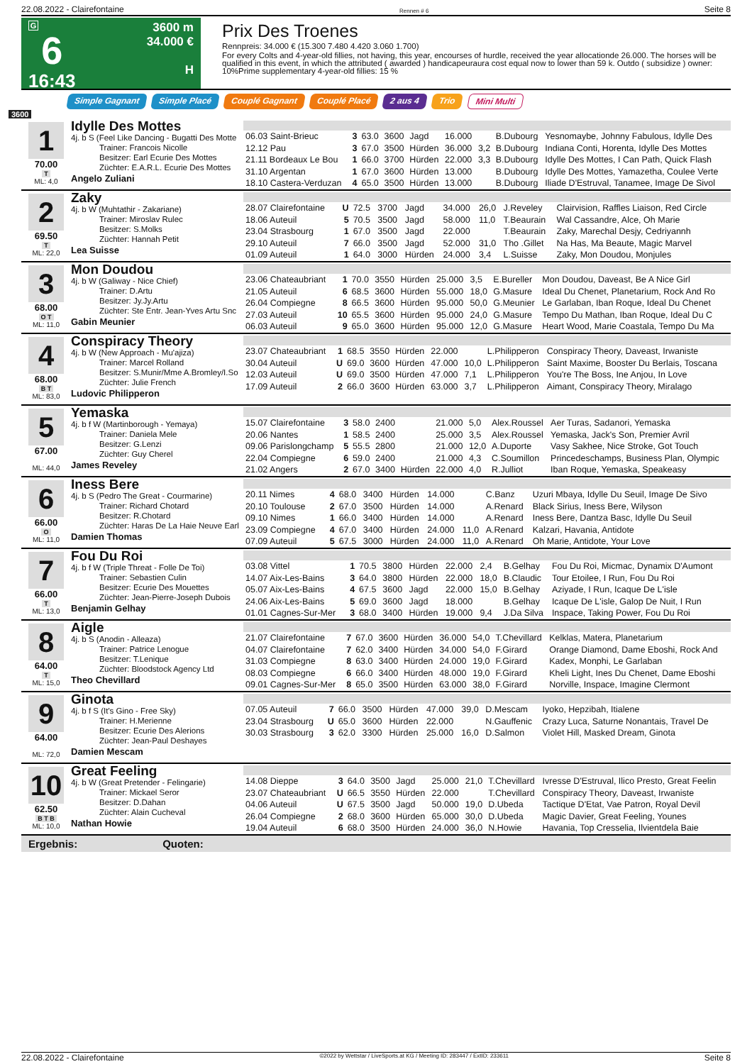22.08.2022 - Clairefontaine Rennen # 6 Seite 8
G
6
16:43
3600 m
34.000 €
H
Prix Des Troenes
Rennpreis: 34.000 € (15.300 7.480 4.420 3.060 1.700)
For every Colts and 4-year-old fillies, not having, this year, encourses of hurdle, received the year allocationde 26.000. The horses will be qualified in this event, in which the attributed ( awarded ) handicapeuraura cost equal now to lower than 59 k. Outdo ( subsidize ) owner: 10%Prime supplementary 4-year-old fillies: 15 %
Simple Gagnant Simple Placé Couplé Gagnant Couplé Placé 2 aus 4 Trio Mini Multi
3600
1
70.00
T
ML: 4,0
Idylle Des Mottes
4j. b S (Feel Like Dancing - Bugatti Des Motte
Trainer: Francois Nicolle
Besitzer: Earl Ecurie Des Mottes
Züchter: E.A.R.L. Ecurie Des Mottes
Angelo Zuliani
| 06.03 Saint-Brieuc | 3 | 63.0 | 3600 | Jagd | 16.000 | | B.Dubourg | Yesnomaybe, Johnny Fabulous, Idylle Des |
| 12.12 Pau | 3 | 67.0 | 3500 | Hürden | 36.000 | 3,2 | B.Dubourg | Indiana Conti, Horenta, Idylle Des Mottes |
| 21.11 Bordeaux Le Bou | 1 | 66.0 | 3700 | Hürden | 22.000 | 3,3 | B.Dubourg | Idylle Des Mottes, I Can Path, Quick Flash |
| 31.10 Argentan | 1 | 67.0 | 3600 | Hürden | 13.000 | | B.Dubourg | Idylle Des Mottes, Yamazetha, Coulee Verte |
| 18.10 Castera-Verduzan | 4 | 65.0 | 3500 | Hürden | 13.000 | | B.Dubourg | Iliade D'Estruval, Tanamee, Image De Sivol |
2
69.50
T
ML: 22,0
Zaky
4j. b W (Muhtathir - Zakariane)
Trainer: Miroslav Rulec
Besitzer: S.Molks
Züchter: Hannah Petit
Lea Suisse
| 28.07 Clairefontaine | U | 72.5 | 3700 | Jagd | 34.000 | 26,0 | J.Reveley | Clairvision, Raffles Liaison, Red Circle |
| 18.06 Auteuil | 5 | 70.5 | 3500 | Jagd | 58.000 | 11,0 | T.Beaurain | Wal Cassandre, Alce, Oh Marie |
| 23.04 Strasbourg | 1 | 67.0 | 3500 | Jagd | 22.000 | | T.Beaurain | Zaky, Marechal Desjy, Cedriyannh |
| 29.10 Auteuil | 7 | 66.0 | 3500 | Jagd | 52.000 | 31,0 | Tho .Gillet | Na Has, Ma Beaute, Magic Marvel |
| 01.09 Auteuil | 1 | 64.0 | 3000 | Hürden | 24.000 | 3,4 | L.Suisse | Zaky, Mon Doudou, Monjules |
3
68.00
O T
ML: 11,0
Mon Doudou
4j. b W (Galiway - Nice Chief)
Trainer: D.Artu
Besitzer: Jy.Jy.Artu
Züchter: Ste Entr. Jean-Yves Artu Snc
Gabin Meunier
| 23.06 Chateaubriant | 1 | 70.0 | 3550 | Hürden | 25.000 | 3,5 | E.Bureller | Mon Doudou, Daveast, Be A Nice Girl |
| 21.05 Auteuil | 6 | 68.5 | 3600 | Hürden | 55.000 | 18,0 | G.Masure | Ideal Du Chenet, Planetarium, Rock And Ro |
| 26.04 Compiegne | 8 | 66.5 | 3600 | Hürden | 95.000 | 50,0 | G.Meunier | Le Garlaban, Iban Roque, Ideal Du Chenet |
| 27.03 Auteuil | 10 | 65.5 | 3600 | Hürden | 95.000 | 24,0 | G.Masure | Tempo Du Mathan, Iban Roque, Ideal Du C |
| 06.03 Auteuil | 9 | 65.0 | 3600 | Hürden | 95.000 | 12,0 | G.Masure | Heart Wood, Marie Coastala, Tempo Du Ma |
4
68.00
B T
ML: 83,0
Conspiracy Theory
4j. b W (New Approach - Mu'ajiza)
Trainer: Marcel Rolland
Besitzer: S.Munir/Mme A.Bromley/I.So
Züchter: Julie French
Ludovic Philipperon
| 23.07 Chateaubriant | 1 | 68.5 | 3550 | Hürden | 22.000 | | L.Philipperon | Conspiracy Theory, Daveast, Irwaniste |
| 30.04 Auteuil | U | 69.0 | 3600 | Hürden | 47.000 | 10,0 | L.Philipperon | Saint Maxime, Booster Du Berlais, Toscana |
| 12.03 Auteuil | U | 69.0 | 3500 | Hürden | 47.000 | 7,1 | L.Philipperon | You're The Boss, Ine Anjou, In Love |
| 17.09 Auteuil | 2 | 66.0 | 3600 | Hürden | 63.000 | 3,7 | L.Philipperon | Aimant, Conspiracy Theory, Miralago |
5
67.00
ML: 44,0
Yemaska
4j. b f W (Martinborough - Yemaya)
Trainer: Daniela Mele
Besitzer: G.Lenzi
Züchter: Guy Cherel
James Reveley
| 15.07 Clairefontaine | 3 | 58.0 | 2400 | | 21.000 | 5,0 | Alex.Roussel | Aer Turas, Sadanori, Yemaska |
| 20.06 Nantes | 1 | 58.5 | 2400 | | 25.000 | 3,5 | Alex.Roussel | Yemaska, Jack's Son, Premier Avril |
| 09.06 Parislongchamp | 5 | 55.5 | 2800 | | 21.000 | 12,0 | A.Duporte | Vasy Sakhee, Nice Stroke, Got Touch |
| 22.04 Compiegne | 6 | 59.0 | 2400 | | 21.000 | 4,3 | C.Soumillon | Princedeschamps, Business Plan, Olympic |
| 21.02 Angers | 2 | 67.0 | 3400 | Hürden | 22.000 | 4,0 | R.Julliot | Iban Roque, Yemaska, Speakeasy |
6
66.00
O
ML: 11,0
Iness Bere
4j. b S (Pedro The Great - Courmarine)
Trainer: Richard Chotard
Besitzer: R.Chotard
Züchter: Haras De La Haie Neuve Earl
Damien Thomas
| 20.11 Nimes | 4 | 68.0 | 3400 | Hürden | 14.000 | | C.Banz | Uzuri Mbaya, Idylle Du Seuil, Image De Sivo |
| 20.10 Toulouse | 2 | 67.0 | 3500 | Hürden | 14.000 | | A.Renard | Black Sirius, Iness Bere, Wilyson |
| 09.10 Nimes | 1 | 66.0 | 3400 | Hürden | 14.000 | | A.Renard | Iness Bere, Dantza Basc, Idylle Du Seuil |
| 23.09 Compiegne | 4 | 67.0 | 3400 | Hürden | 24.000 | 11,0 | A.Renard | Kalzari, Havania, Antidote |
| 07.09 Auteuil | 5 | 67.5 | 3000 | Hürden | 24.000 | 11,0 | A.Renard | Oh Marie, Antidote, Your Love |
7
66.00
T
ML: 13,0
Fou Du Roi
4j. b f W (Triple Threat - Folle De Toi)
Trainer: Sebastien Culin
Besitzer: Ecurie Des Mouettes
Züchter: Jean-Pierre-Joseph Dubois
Benjamin Gelhay
| 03.08 Vittel | 1 | 70.5 | 3800 | Hürden | 22.000 | 2,4 | B.Gelhay | Fou Du Roi, Micmac, Dynamix D'Aumont |
| 14.07 Aix-Les-Bains | 3 | 64.0 | 3800 | Hürden | 22.000 | 18,0 | B.Claudic | Tour Etoilee, I Run, Fou Du Roi |
| 05.07 Aix-Les-Bains | 4 | 67.5 | 3600 | Jagd | 22.000 | 15,0 | B.Gelhay | Aziyade, I Run, Icaque De L'isle |
| 24.06 Aix-Les-Bains | 5 | 69.0 | 3600 | Jagd | 18.000 | | B.Gelhay | Icaque De L'isle, Galop De Nuit, I Run |
| 01.01 Cagnes-Sur-Mer | 3 | 68.0 | 3400 | Hürden | 19.000 | 9,4 | J.Da Silva | Inspace, Taking Power, Fou Du Roi |
8
64.00
T
ML: 15,0
Aigle
4j. b S (Anodin - Alleaza)
Trainer: Patrice Lenogue
Besitzer: T.Lenique
Züchter: Bloodstock Agency Ltd
Theo Chevillard
| 21.07 Clairefontaine | 7 | 67.0 | 3600 | Hürden | 36.000 | 54,0 | T.Chevillard | Kelklas, Matera, Planetarium |
| 04.07 Clairefontaine | 7 | 62.0 | 3400 | Hürden | 34.000 | 54,0 | F.Girard | Orange Diamond, Dame Eboshi, Rock And |
| 31.03 Compiegne | 8 | 63.0 | 3400 | Hürden | 24.000 | 19,0 | F.Girard | Kadex, Monphi, Le Garlaban |
| 08.03 Compiegne | 6 | 66.0 | 3400 | Hürden | 48.000 | 19,0 | F.Girard | Kheli Light, Ines Du Chenet, Dame Eboshi |
| 09.01 Cagnes-Sur-Mer | 8 | 65.0 | 3500 | Hürden | 63.000 | 38,0 | F.Girard | Norville, Inspace, Imagine Clermont |
9
64.00
ML: 72,0
Ginota
4j. b f S (It's Gino - Free Sky)
Trainer: H.Merienne
Besitzer: Ecurie Des Alerions
Züchter: Jean-Paul Deshayes
Damien Mescam
| 07.05 Auteuil | 7 | 66.0 | 3500 | Hürden | 47.000 | 39,0 | D.Mescam | Iyoko, Hepzibah, Itialene |
| 23.04 Strasbourg | U | 65.0 | 3600 | Hürden | 22.000 | | N.Gauffenic | Crazy Luca, Saturne Nonantais, Travel De |
| 30.03 Strasbourg | 3 | 62.0 | 3300 | Hürden | 25.000 | 16,0 | D.Salmon | Violet Hill, Masked Dream, Ginota |
10
62.50
B T B
ML: 10,0
Great Feeling
4j. b W (Great Pretender - Felingarie)
Trainer: Mickael Seror
Besitzer: D.Dahan
Züchter: Alain Cucheval
Nathan Howie
| 14.08 Dieppe | 3 | 64.0 | 3500 | Jagd | 25.000 | 21,0 | T.Chevillard | Ivresse D'Estruval, Ilico Presto, Great Feelin |
| 23.07 Chateaubriant | U | 66.5 | 3550 | Hürden | 22.000 | | T.Chevillard | Conspiracy Theory, Daveast, Irwaniste |
| 04.06 Auteuil | U | 67.5 | 3500 | Jagd | 50.000 | 19,0 | D.Ubeda | Tactique D'Etat, Vae Patron, Royal Devil |
| 26.04 Compiegne | 2 | 68.0 | 3600 | Hürden | 65.000 | 30,0 | D.Ubeda | Magic Davier, Great Feeling, Younes |
| 19.04 Auteuil | 6 | 68.0 | 3500 | Hürden | 24.000 | 36,0 | N.Howie | Havania, Top Cresselia, Ilvientdela Baie |
Ergebnis: Quoten:
22.08.2022 - Clairefontaine ©2022 by Wettstar / LiveSports.at KG / Meeting ID: 283447 / ExtID: 233611 Seite 8